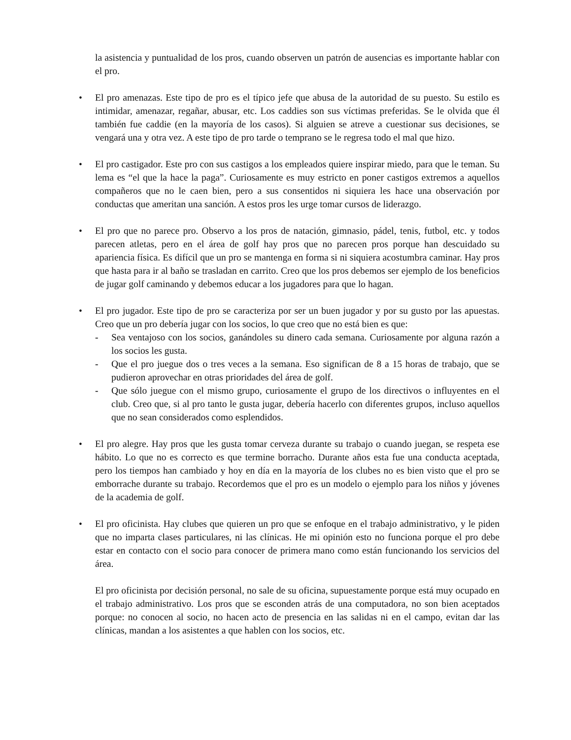la asistencia y puntualidad de los pros, cuando observen un patrón de ausencias es importante hablar con el pro.
• El pro amenazas. Este tipo de pro es el típico jefe que abusa de la autoridad de su puesto. Su estilo es intimidar, amenazar, regañar, abusar, etc. Los caddies son sus víctimas preferidas. Se le olvida que él también fue caddie (en la mayoría de los casos). Si alguien se atreve a cuestionar sus decisiones, se vengará una y otra vez. A este tipo de pro tarde o temprano se le regresa todo el mal que hizo.
• El pro castigador. Este pro con sus castigos a los empleados quiere inspirar miedo, para que le teman. Su lema es “el que la hace la paga”. Curiosamente es muy estricto en poner castigos extremos a aquellos compañeros que no le caen bien, pero a sus consentidos ni siquiera les hace una observación por conductas que ameritan una sanción. A estos pros les urge tomar cursos de liderazgo.
• El pro que no parece pro. Observo a los pros de natación, gimnasio, pádel, tenis, futbol, etc. y todos parecen atletas, pero en el área de golf hay pros que no parecen pros porque han descuidado su apariencia física. Es difícil que un pro se mantenga en forma si ni siquiera acostumbra caminar. Hay pros que hasta para ir al baño se trasladan en carrito. Creo que los pros debemos ser ejemplo de los beneficios de jugar golf caminando y debemos educar a los jugadores para que lo hagan.
• El pro jugador. Este tipo de pro se caracteriza por ser un buen jugador y por su gusto por las apuestas. Creo que un pro debería jugar con los socios, lo que creo que no está bien es que:
- Sea ventajoso con los socios, ganándoles su dinero cada semana. Curiosamente por alguna razón a los socios les gusta.
- Que el pro juegue dos o tres veces a la semana. Eso significan de 8 a 15 horas de trabajo, que se pudieron aprovechar en otras prioridades del área de golf.
- Que sólo juegue con el mismo grupo, curiosamente el grupo de los directivos o influyentes en el club. Creo que, si al pro tanto le gusta jugar, debería hacerlo con diferentes grupos, incluso aquellos que no sean considerados como esplendidos.
• El pro alegre. Hay pros que les gusta tomar cerveza durante su trabajo o cuando juegan, se respeta ese hábito. Lo que no es correcto es que termine borracho. Durante años esta fue una conducta aceptada, pero los tiempos han cambiado y hoy en día en la mayoría de los clubes no es bien visto que el pro se emborrache durante su trabajo. Recordemos que el pro es un modelo o ejemplo para los niños y jóvenes de la academia de golf.
• El pro oficinista. Hay clubes que quieren un pro que se enfoque en el trabajo administrativo, y le piden que no imparta clases particulares, ni las clínicas. He mi opinión esto no funciona porque el pro debe estar en contacto con el socio para conocer de primera mano como están funcionando los servicios del área.
El pro oficinista por decisión personal, no sale de su oficina, supuestamente porque está muy ocupado en el trabajo administrativo. Los pros que se esconden atrás de una computadora, no son bien aceptados porque: no conocen al socio, no hacen acto de presencia en las salidas ni en el campo, evitan dar las clínicas, mandan a los asistentes a que hablen con los socios, etc.